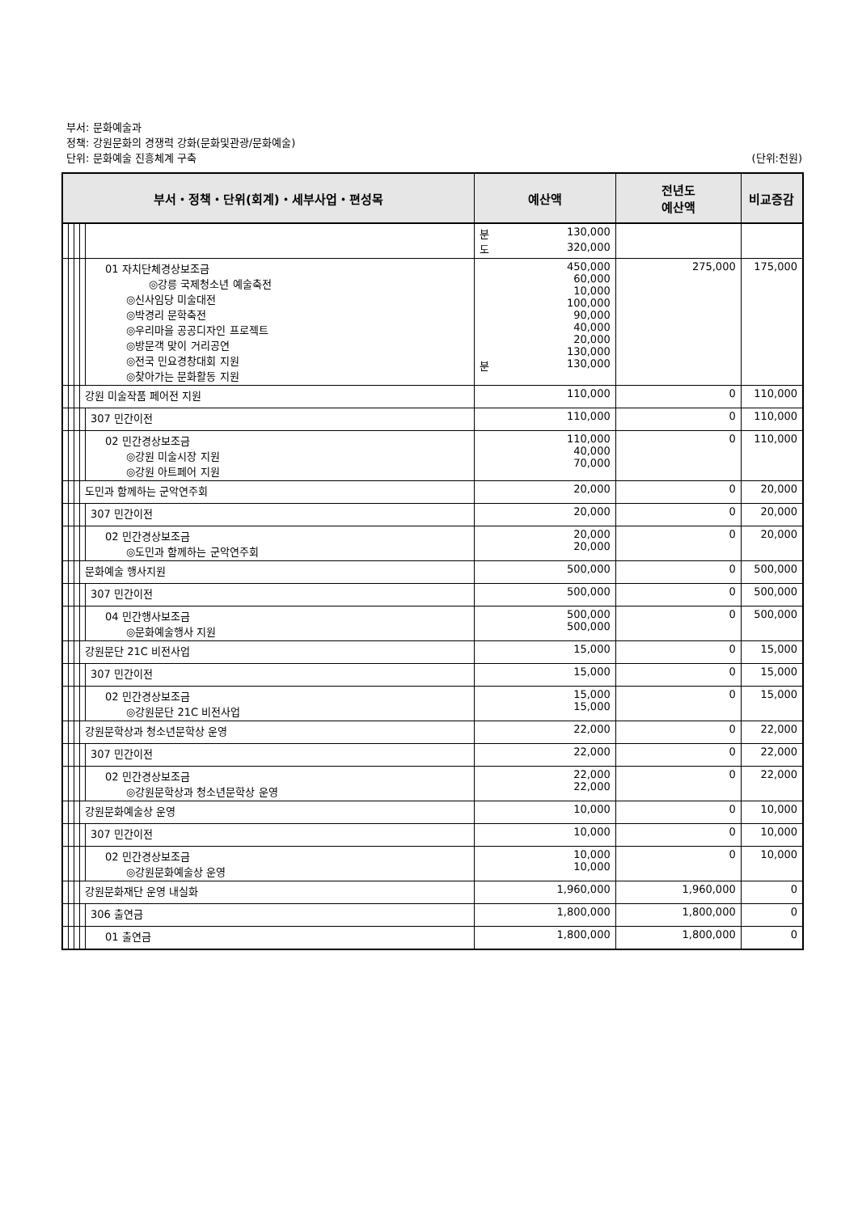부서: 문화예술과
정책: 강원문화의 경쟁력 강화(문화및관광/문화예술)
단위: 문화예술 진흥체계 구축 (단위:천원)
| 부서・정책・단위(회계)・세부사업・편성목 | | | | | 예산액 | 전년도 예산액 | 비교증감 |
| --- | --- | --- | --- | --- | --- | --- | --- |
| | | | | | 분 130,000 도 320,000 | | |
| | | | | 01 자치단체경상보조금 ◎강릉 국제청소년 예술축전 ◎신사임당 미술대전 ◎박경리 문학축전 ◎우리마을 공공디자인 프로젝트 ◎방문객 맞이 거리공연 ◎전국 민요경창대회 지원 ◎찾아가는 문화활동 지원 | 450,000 60,000 10,000 100,000 90,000 40,000 20,000 130,000 분 130,000 | 275,000 | 175,000 |
| | | | 강원 미술작품 페어전 지원 | | 110,000 | 0 | 110,000 |
| | | | | 307 민간이전 | 110,000 | 0 | 110,000 |
| | | | | 02 민간경상보조금 ◎강원 미술시장 지원 ◎강원 아트페어 지원 | 110,000 40,000 70,000 | 0 | 110,000 |
| | | | 도민과 함께하는 군악연주회 | | 20,000 | 0 | 20,000 |
| | | | | 307 민간이전 | 20,000 | 0 | 20,000 |
| | | | | 02 민간경상보조금 ◎도민과 함께하는 군악연주회 | 20,000 20,000 | 0 | 20,000 |
| | | | 문화예술 행사지원 | | 500,000 | 0 | 500,000 |
| | | | | 307 민간이전 | 500,000 | 0 | 500,000 |
| | | | | 04 민간행사보조금 ◎문화예술행사 지원 | 500,000 500,000 | 0 | 500,000 |
| | | | 강원문단 21C 비전사업 | | 15,000 | 0 | 15,000 |
| | | | | 307 민간이전 | 15,000 | 0 | 15,000 |
| | | | | 02 민간경상보조금 ◎강원문단 21C 비전사업 | 15,000 15,000 | 0 | 15,000 |
| | | | 강원문학상과 청소년문학상 운영 | | 22,000 | 0 | 22,000 |
| | | | | 307 민간이전 | 22,000 | 0 | 22,000 |
| | | | | 02 민간경상보조금 ◎강원문학상과 청소년문학상 운영 | 22,000 22,000 | 0 | 22,000 |
| | | | 강원문화예술상 운영 | | 10,000 | 0 | 10,000 |
| | | | | 307 민간이전 | 10,000 | 0 | 10,000 |
| | | | | 02 민간경상보조금 ◎강원문화예술상 운영 | 10,000 10,000 | 0 | 10,000 |
| | | | 강원문화재단 운영 내실화 | | 1,960,000 | 1,960,000 | 0 |
| | | | | 306 출연금 | 1,800,000 | 1,800,000 | 0 |
| | | | | 01 출연금 | 1,800,000 | 1,800,000 | 0 |